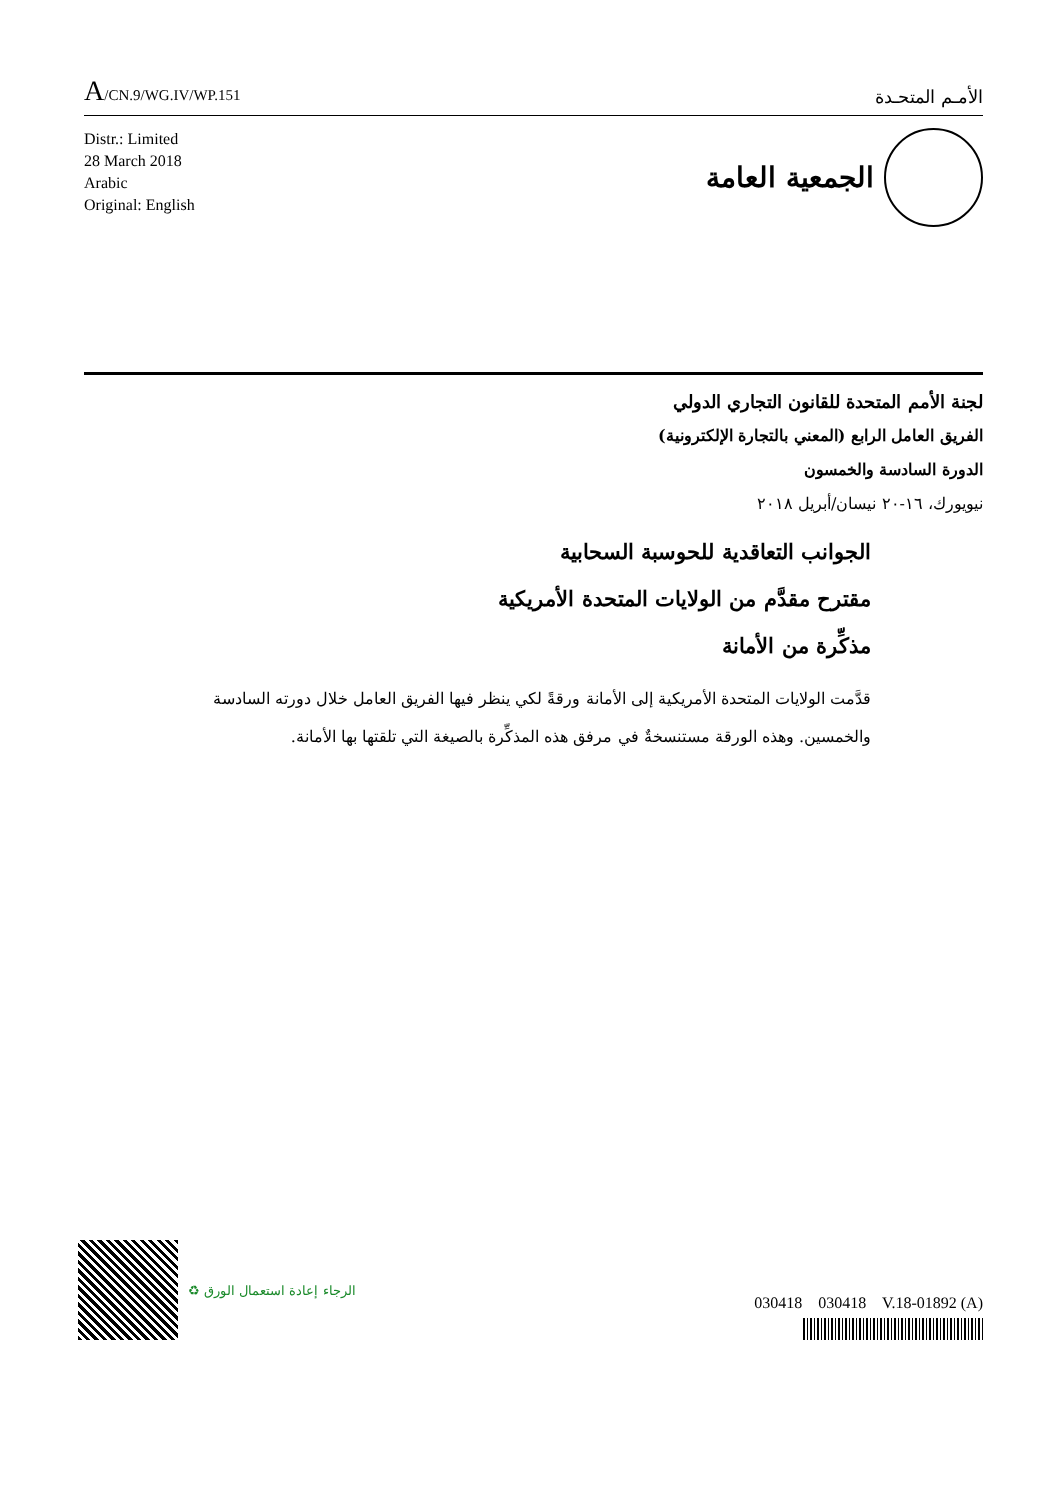A/CN.9/WG.IV/WP.151
الأمـم المتحـدة
Distr.: Limited
28 March 2018
Arabic
Original: English
الجمعية العامة
لجنة الأمم المتحدة للقانون التجاري الدولي
الفريق العامل الرابع (المعني بالتجارة الإلكترونية)
الدورة السادسة والخمسون
نيويورك، ١٦-٢٠ نيسان/أبريل ٢٠١٨
الجوانب التعاقدية للحوسبة السحابية
مقترح مقدَّم من الولايات المتحدة الأمريكية
مذكِّرة من الأمانة
قدَّمت الولايات المتحدة الأمريكية إلى الأمانة ورقةً لكي ينظر فيها الفريق العامل خلال دورته السادسة والخمسين. وهذه الورقة مستنسخةٌ في مرفق هذه المذكِّرة بالصيغة التي تلقتها بها الأمانة.
♻ الرجاء إعادة استعمال الورق
030418 030418 V.18-01892 (A)